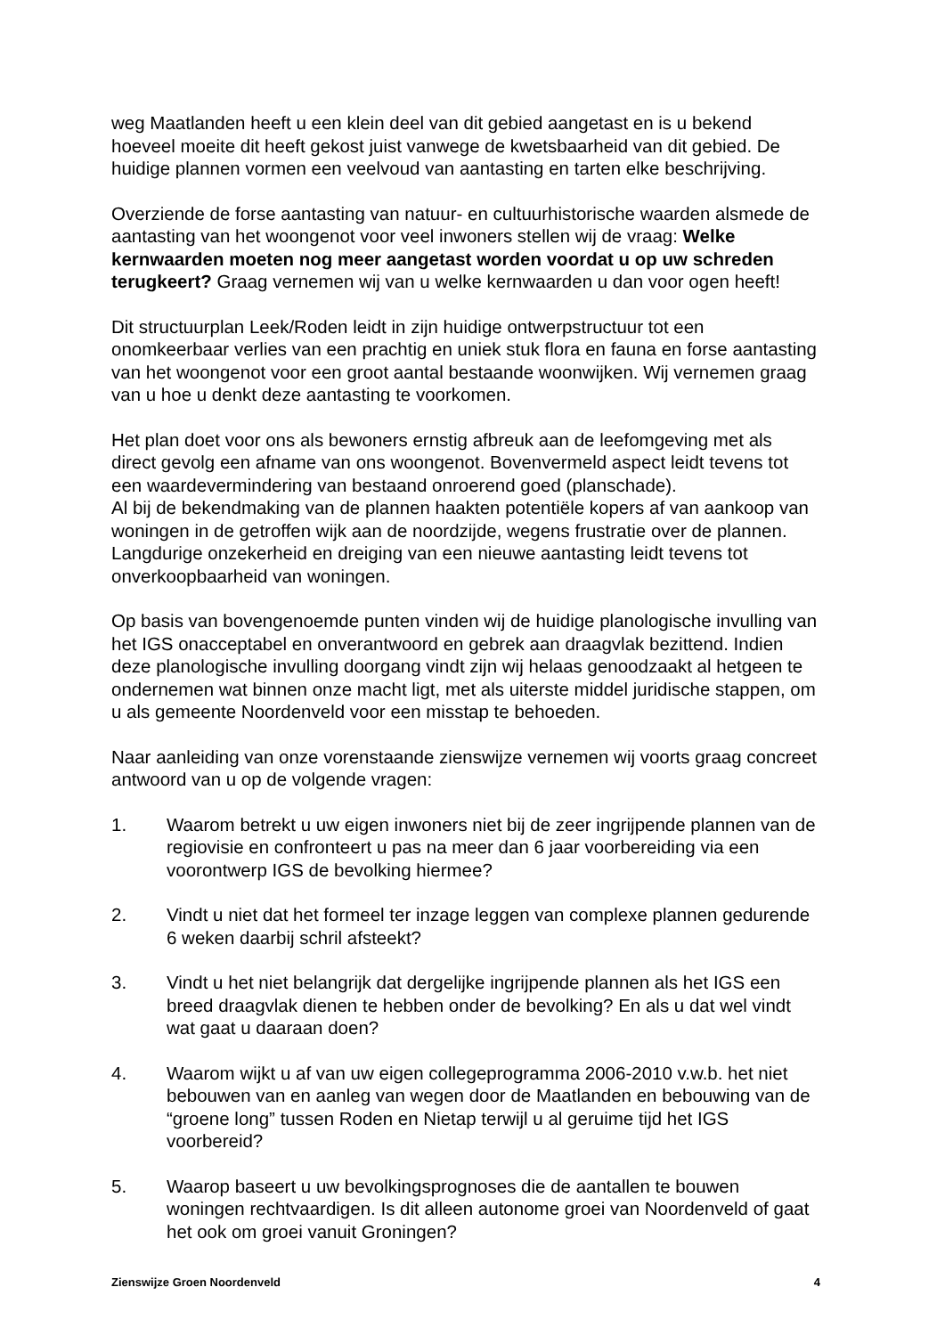weg Maatlanden heeft u een klein deel van dit gebied aangetast en is u bekend hoeveel moeite dit heeft gekost juist vanwege de kwetsbaarheid van dit gebied. De huidige plannen vormen een veelvoud van aantasting en tarten elke beschrijving.
Overziende de forse aantasting van natuur- en cultuurhistorische waarden alsmede de aantasting van het woongenot voor veel inwoners stellen wij de vraag: Welke kernwaarden moeten nog meer aangetast worden voordat u op uw schreden terugkeert? Graag vernemen wij van u welke kernwaarden u dan voor ogen heeft!
Dit structuurplan Leek/Roden leidt in zijn huidige ontwerpstructuur tot een onomkeerbaar verlies van een prachtig en uniek stuk flora en fauna en forse aantasting van het woongenot voor een groot aantal bestaande woonwijken. Wij vernemen graag van u hoe u denkt deze aantasting te voorkomen.
Het plan doet voor ons als bewoners ernstig afbreuk aan de leefomgeving met als direct gevolg een afname van ons woongenot. Bovenvermeld aspect leidt tevens tot een waardevermindering van bestaand onroerend goed (planschade).
Al bij de bekendmaking van de plannen haakten potentiële kopers af van aankoop van woningen in de getroffen wijk aan de noordzijde, wegens frustratie over de plannen. Langdurige onzekerheid en dreiging van een nieuwe aantasting leidt tevens tot onverkoopbaarheid van woningen.
Op basis van bovengenoemde punten vinden wij de huidige planologische invulling van het IGS onacceptabel en onverantwoord en gebrek aan draagvlak bezittend. Indien deze planologische invulling doorgang vindt zijn wij helaas genoodzaakt al hetgeen te ondernemen wat binnen onze macht ligt, met als uiterste middel juridische stappen, om u als gemeente Noordenveld voor een misstap te behoeden.
Naar aanleiding van onze vorenstaande zienswijze vernemen wij voorts graag concreet antwoord van u op de volgende vragen:
1. Waarom betrekt u uw eigen inwoners niet bij de zeer ingrijpende plannen van de regiovisie en confronteert u pas na meer dan 6 jaar voorbereiding via een voorontwerp IGS de bevolking hiermee?
2. Vindt u niet dat het formeel ter inzage leggen van complexe plannen gedurende 6 weken daarbij schril afsteekt?
3. Vindt u het niet belangrijk dat dergelijke ingrijpende plannen als het IGS een breed draagvlak dienen te hebben onder de bevolking? En als u dat wel vindt wat gaat u daaraan doen?
4. Waarom wijkt u af van uw eigen collegeprogramma 2006-2010 v.w.b. het niet bebouwen van en aanleg van wegen door de Maatlanden en bebouwing van de “groene long” tussen Roden en Nietap terwijl u al geruime tijd het IGS voorbereid?
5. Waarop baseert u uw bevolkingsprognoses die de aantallen te bouwen woningen rechtvaardigen. Is dit alleen autonome groei van Noordenveld of gaat het ook om groei vanuit Groningen?
Zienswijze Groen Noordenveld 4